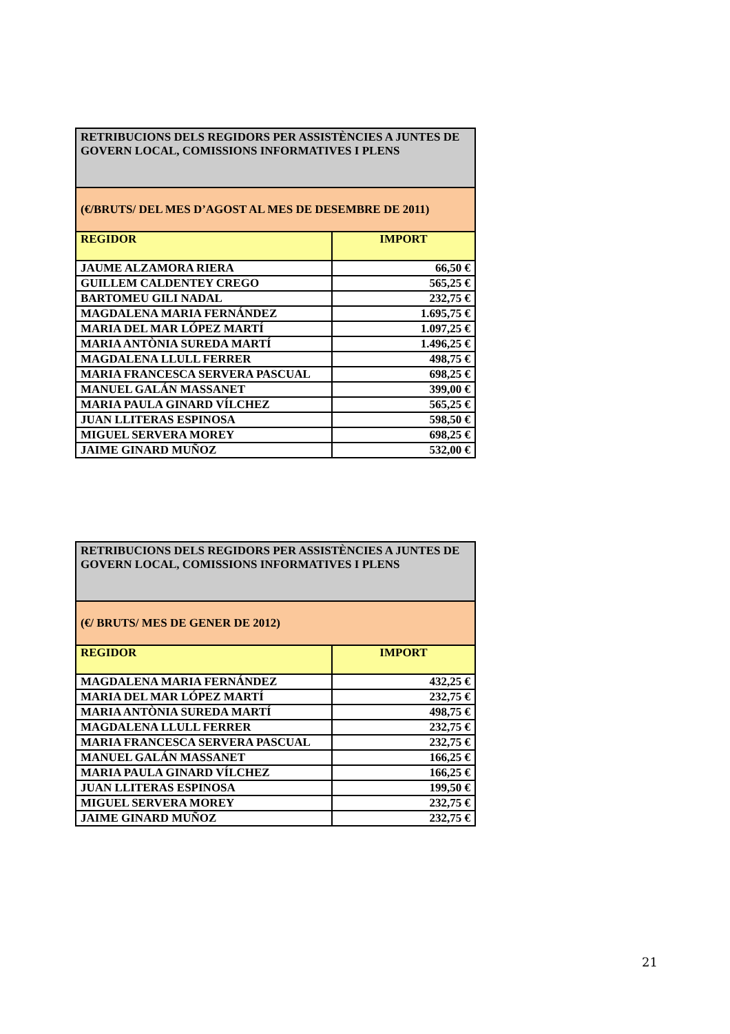| RETRIBUCIONS DELS REGIDORS PER ASSISTÈNCIES A JUNTES DE GOVERN LOCAL, COMISSIONS INFORMATIVES I PLENS | |
| (€/BRUTS/ DEL MES D’AGOST AL MES DE DESEMBRE DE 2011) | |
| REGIDOR | IMPORT |
| JAUME ALZAMORA RIERA | 66,50 € |
| GUILLEM CALDENTEY CREGO | 565,25 € |
| BARTOMEU GILI NADAL | 232,75 € |
| MAGDALENA MARIA FERNÁNDEZ | 1.695,75 € |
| MARIA DEL MAR LÓPEZ MARTÍ | 1.097,25 € |
| MARIA ANTÒNIA SUREDA MARTÍ | 1.496,25 € |
| MAGDALENA LLULL FERRER | 498,75 € |
| MARIA FRANCESCA SERVERA PASCUAL | 698,25 € |
| MANUEL GALÁN MASSANET | 399,00 € |
| MARIA PAULA GINARD VÍLCHEZ | 565,25 € |
| JUAN LLITERAS ESPINOSA | 598,50 € |
| MIGUEL SERVERA MOREY | 698,25 € |
| JAIME GINARD MUÑOZ | 532,00 € |
| RETRIBUCIONS DELS REGIDORS PER ASSISTÈNCIES A JUNTES DE GOVERN LOCAL, COMISSIONS INFORMATIVES I PLENS | |
| (€/ BRUTS/ MES DE GENER DE 2012) | |
| REGIDOR | IMPORT |
| MAGDALENA MARIA FERNÁNDEZ | 432,25 € |
| MARIA DEL MAR LÓPEZ MARTÍ | 232,75 € |
| MARIA ANTÒNIA SUREDA MARTÍ | 498,75 € |
| MAGDALENA LLULL FERRER | 232,75 € |
| MARIA FRANCESCA SERVERA PASCUAL | 232,75 € |
| MANUEL GALÁN MASSANET | 166,25 € |
| MARIA PAULA GINARD VÍLCHEZ | 166,25 € |
| JUAN LLITERAS ESPINOSA | 199,50 € |
| MIGUEL SERVERA MOREY | 232,75 € |
| JAIME GINARD MUÑOZ | 232,75 € |
21